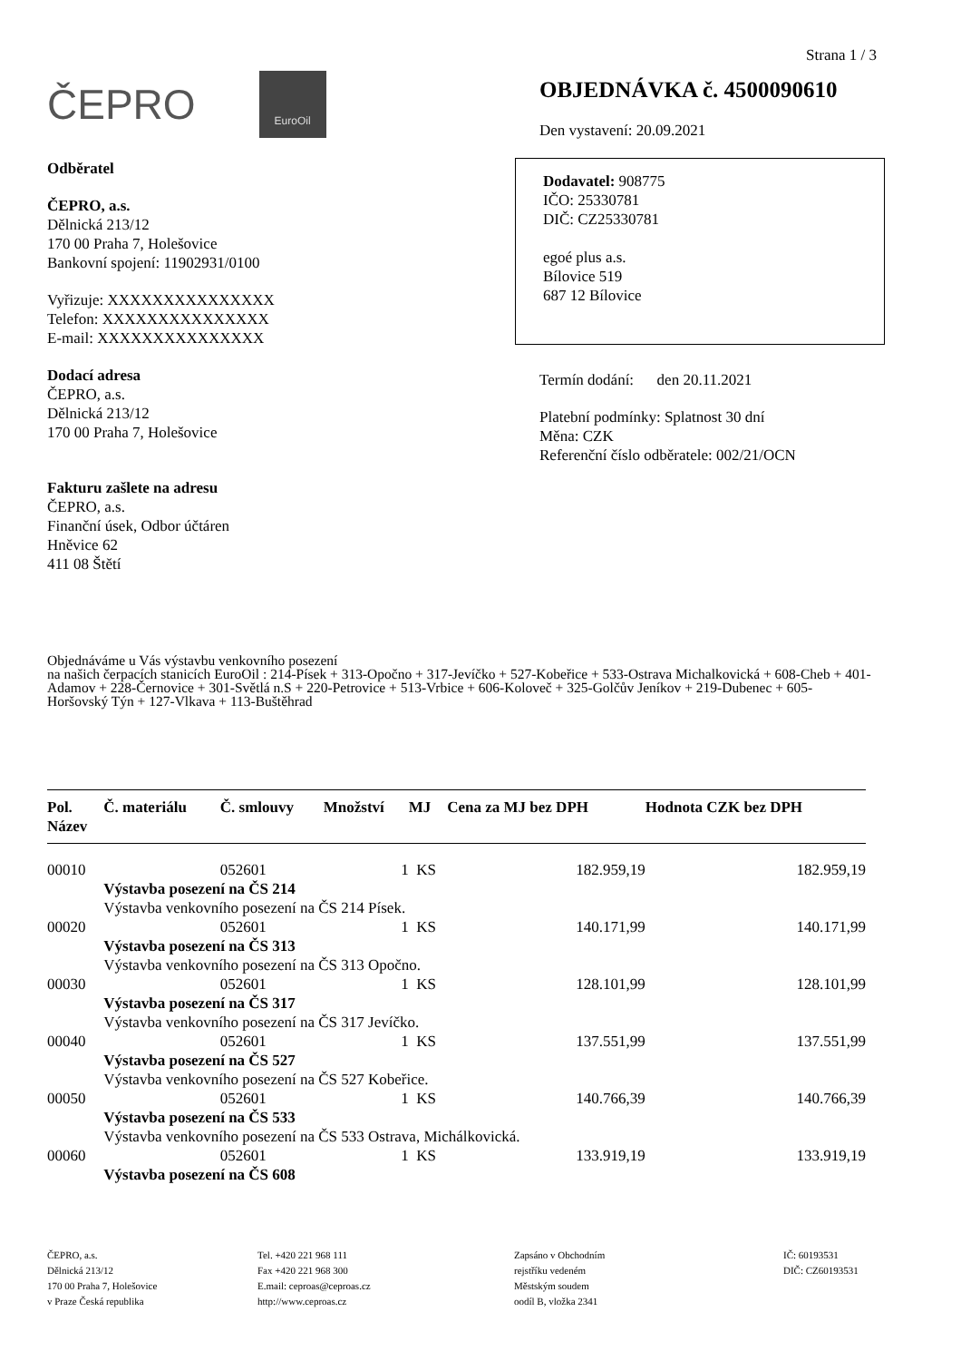Strana 1 / 3
ČEPRO EuroOil
Odběratel
ČEPRO, a.s.
Dělnická 213/12
170 00 Praha 7, Holešovice
Bankovní spojení: 11902931/0100
Vyřizuje: XXXXXXXXXXXXXXX
Telefon: XXXXXXXXXXXXXXX
E-mail: XXXXXXXXXXXXXXX
Dodací adresa
ČEPRO, a.s.
Dělnická 213/12
170 00 Praha 7, Holešovice
Fakturu zašlete na adresu
ČEPRO, a.s.
Finanční úsek, Odbor účtáren
Hněvice 62
411 08 Štětí
OBJEDNÁVKA č. 4500090610
Den vystavení: 20.09.2021
Dodavatel: 908775
IČO: 25330781
DIČ: CZ25330781
egoé plus a.s.
Bílovice 519
687 12 Bílovice
Termín dodání: den 20.11.2021
Platební podmínky: Splatnost 30 dní
Měna: CZK
Referenční číslo odběratele: 002/21/OCN
Objednáváme u Vás výstavbu venkovního posezení
na našich čerpacích stanicích EuroOil : 214-Písek + 313-Opočno + 317-Jevíčko + 527-Kobeřice + 533-Ostrava Michalkovická + 608-Cheb + 401-Adamov + 228-Černovice + 301-Světlá n.S + 220-Petrovice + 513-Vrbice + 606-Koloveč + 325-Golčův Jeníkov + 219-Dubenec + 605-
Horšovský Týn + 127-Vlkava + 113-Buštěhrad
| Pol. Název | Č. materiálu | Č. smlouvy | Množství | MJ | Cena za MJ bez DPH | Hodnota CZK bez DPH |
| --- | --- | --- | --- | --- | --- | --- |
| 00010 | | 052601 | 1 | KS | 182.959,19 | 182.959,19 |
| | Výstavba posezení na ČS 214 | | | | | |
| | Výstavba venkovního posezení na ČS 214 Písek. | | | | | |
| 00020 | | 052601 | 1 | KS | 140.171,99 | 140.171,99 |
| | Výstavba posezení na ČS 313 | | | | | |
| | Výstavba venkovního posezení na ČS 313 Opočno. | | | | | |
| 00030 | | 052601 | 1 | KS | 128.101,99 | 128.101,99 |
| | Výstavba posezení na ČS 317 | | | | | |
| | Výstavba venkovního posezení na ČS 317 Jevíčko. | | | | | |
| 00040 | | 052601 | 1 | KS | 137.551,99 | 137.551,99 |
| | Výstavba posezení na ČS 527 | | | | | |
| | Výstavba venkovního posezení na ČS 527 Kobeřice. | | | | | |
| 00050 | | 052601 | 1 | KS | 140.766,39 | 140.766,39 |
| | Výstavba posezení na ČS 533 | | | | | |
| | Výstavba venkovního posezení na ČS 533 Ostrava, Michálkovická. | | | | | |
| 00060 | | 052601 | 1 | KS | 133.919,19 | 133.919,19 |
| | Výstavba posezení na ČS 608 | | | | | |
ČEPRO, a.s.
Dělnická 213/12
170 00 Praha 7, Holešovice
v Praze Česká republika
Tel. +420 221 968 111
Fax +420 221 968 300
E.mail: ceproas@ceproas.cz
http://www.ceproas.cz
Zapsáno v Obchodním
rejstříku vedeném
Městským soudem
oodíl B, vložka 2341
IČ: 60193531
DIČ: CZ60193531